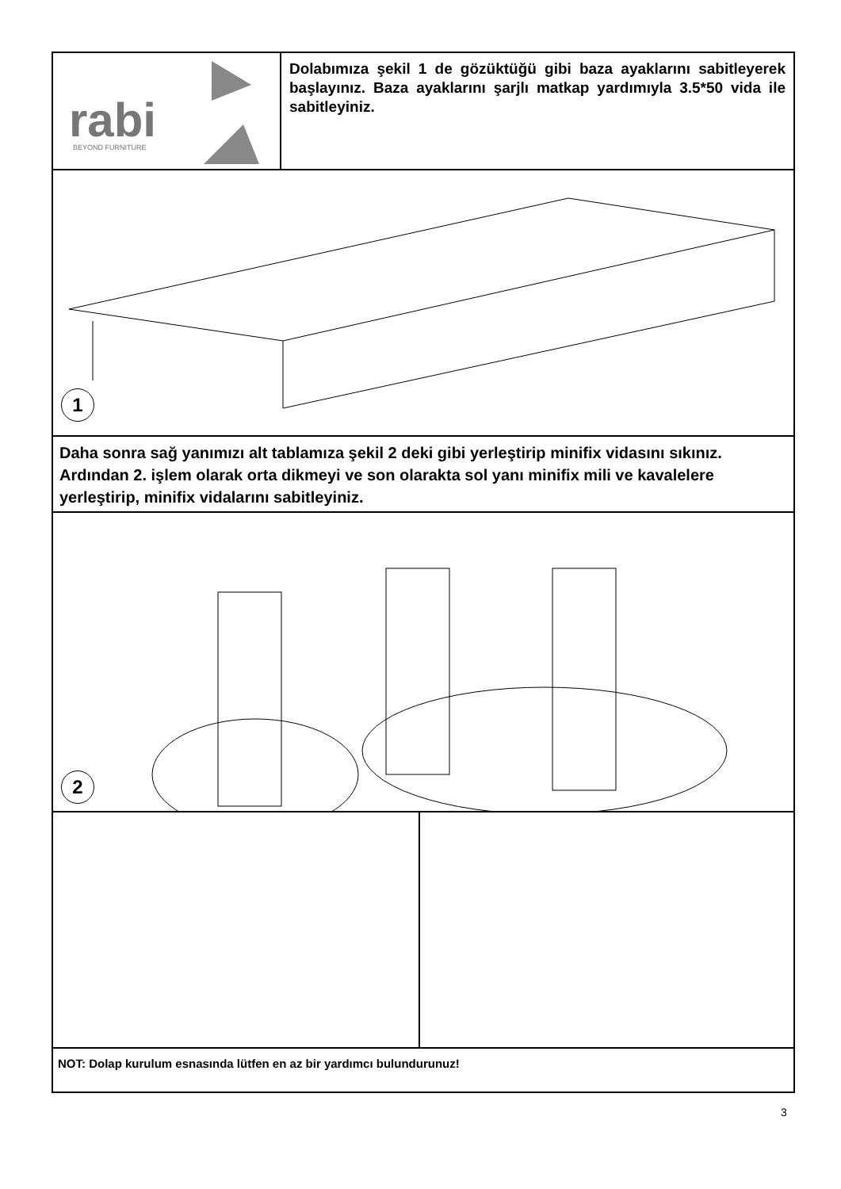rabi
BEYOND FURNITURE
Dolabımıza şekil 1 de gözüktüğü gibi baza ayaklarını sabitle­yerek başlayınız. Baza ayaklarını şarjlı matkap yardımıyla 3.5*50 vida ile sabitleyiniz.
1
Daha sonra sağ yanımızı alt tablamıza şekil 2 deki gibi yerleştirip minifix vidasını sıkınız. Ardından 2. işlem olarak orta dikmeyi ve son olarakta sol yanı minifix mili ve kavalelere yerleştirip, minifix vidalarını sabitleyiniz.
2
NOT: Dolap kurulum esnasında lütfen en az bir yardımcı bulundurunuz!
3